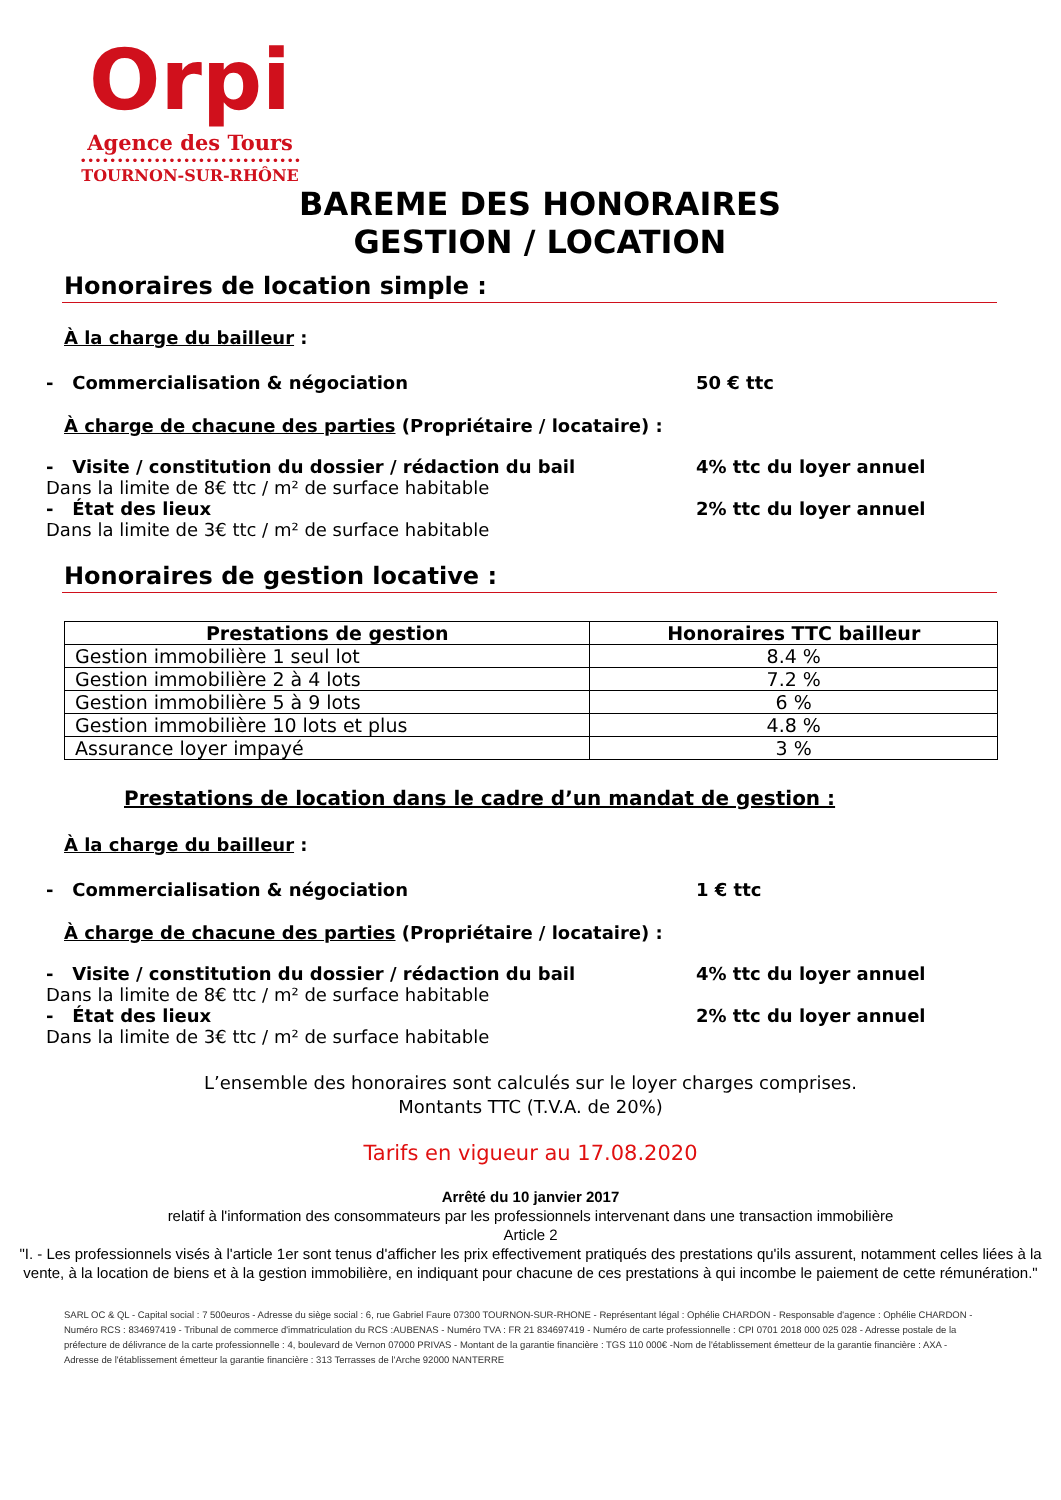Orpi
Agence des Tours
••••••••••••••••••••••••••••••
TOURNON-SUR-RHÔNE
BAREME DES HONORAIRES
GESTION / LOCATION
Honoraires de location simple :
À la charge du bailleur :
- Commercialisation & négociation 50 € ttc
À charge de chacune des parties (Propriétaire / locataire) :
- Visite / constitution du dossier / rédaction du bail 4% ttc du loyer annuel
Dans la limite de 8€ ttc / m² de surface habitable
- État des lieux 2% ttc du loyer annuel
Dans la limite de 3€ ttc / m² de surface habitable
Honoraires de gestion locative :
| Prestations de gestion | Honoraires TTC bailleur |
| --- | --- |
| Gestion immobilière 1 seul lot | 8.4 % |
| Gestion immobilière 2 à 4 lots | 7.2 % |
| Gestion immobilière 5 à 9 lots | 6 % |
| Gestion immobilière 10 lots et plus | 4.8 % |
| Assurance loyer impayé | 3 % |
Prestations de location dans le cadre d’un mandat de gestion :
À la charge du bailleur :
- Commercialisation & négociation 1 € ttc
À charge de chacune des parties (Propriétaire / locataire) :
- Visite / constitution du dossier / rédaction du bail 4% ttc du loyer annuel
Dans la limite de 8€ ttc / m² de surface habitable
- État des lieux 2% ttc du loyer annuel
Dans la limite de 3€ ttc / m² de surface habitable
L’ensemble des honoraires sont calculés sur le loyer charges comprises.
Montants TTC (T.V.A. de 20%)
Tarifs en vigueur au 17.08.2020
Arrêté du 10 janvier 2017
relatif à l'information des consommateurs par les professionnels intervenant dans une transaction immobilière
Article 2
"I. - Les professionnels visés à l'article 1er sont tenus d'afficher les prix effectivement pratiqués des prestations qu'ils assurent, notamment celles liées à la vente, à la location de biens et à la gestion immobilière, en indiquant pour chacune de ces prestations à qui incombe le paiement de cette rémunération."
SARL OC & QL - Capital social : 7 500euros - Adresse du siège social : 6, rue Gabriel Faure 07300 TOURNON-SUR-RHONE - Représentant légal : Ophélie CHARDON - Responsable d'agence : Ophélie CHARDON - Numéro RCS : 834697419 - Tribunal de commerce d'immatriculation du RCS :AUBENAS - Numéro TVA : FR 21 834697419 - Numéro de carte professionnelle : CPI 0701 2018 000 025 028 - Adresse postale de la préfecture de délivrance de la carte professionnelle : 4, boulevard de Vernon 07000 PRIVAS - Montant de la garantie financière : TGS 110 000€ -Nom de l'établissement émetteur de la garantie financière : AXA - Adresse de l'établissement émetteur la garantie financière : 313 Terrasses de l'Arche 92000 NANTERRE